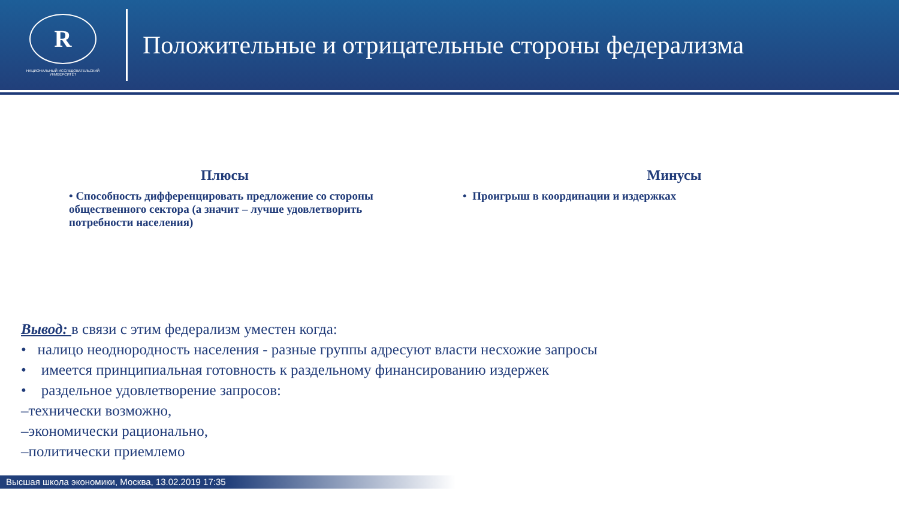R
НАЦИОНАЛЬНЫЙ ИССЛЕДОВАТЕЛЬСКИЙ
УНИВЕРСИТЕТ
Положительные и отрицательные стороны федерализма
Плюсы
• Способность дифференцировать предложение со стороны общественного сектора (а значит – лучше удовлетворить потребности населения)
Минусы
• Проигрыш в координации и издержках
Вывод: в связи с этим федерализм уместен когда:
• налицо неоднородность населения - разные группы адресуют власти несхожие запросы
• имеется принципиальная готовность к раздельному финансированию издержек
• раздельное удовлетворение запросов:
–технически возможно,
–экономически рационально,
–политически приемлемо
Высшая школа экономики, Москва, 13.02.2019 17:35